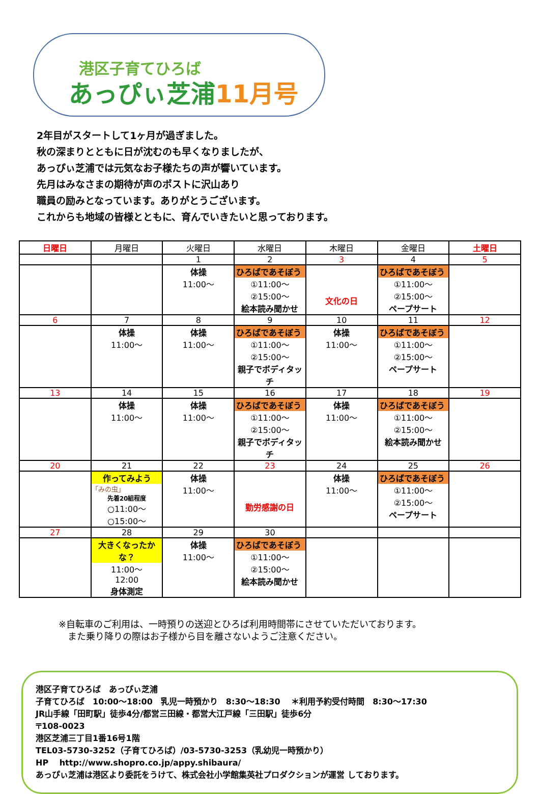港区子育てひろば
あっぴぃ芝浦11月号
2年目がスタートして1ヶ月が過ぎました。
秋の深まりとともに日が沈むのも早くなりましたが、
あっぴぃ芝浦では元気なお子様たちの声が響いています。
先月はみなさまの期待が声のポストに沢山あり
職員の励みとなっています。ありがとうございます。
これからも地域の皆様とともに、育んでいきたいと思っております。
| 日曜日 | 月曜日 | 火曜日 | 水曜日 | 木曜日 | 金曜日 | 土曜日 |
| --- | --- | --- | --- | --- | --- | --- |
| | | 1 | 2 | 3 | 4 | 5 |
| | | 体操 11:00～ | ひろばであそぼう ①11:00～ ②15:00～ 絵本読み聞かせ | 文化の日 | ひろばであそぼう ①11:00～ ②15:00～ ペープサート | |
| 6 | 7 | 8 | 9 | 10 | 11 | 12 |
| | 体操 11:00～ | 体操 11:00～ | ひろばであそぼう ①11:00～ ②15:00～ 親子でボディタッチ | 体操 11:00～ | ひろばであそぼう ①11:00～ ②15:00～ ペープサート | |
| 13 | 14 | 15 | 16 | 17 | 18 | 19 |
| | 体操 11:00～ | 体操 11:00～ | ひろばであそぼう ①11:00～ ②15:00～ 親子でボディタッチ | 体操 11:00～ | ひろばであそぼう ①11:00～ ②15:00～ 絵本読み聞かせ | |
| 20 | 21 | 22 | 23 | 24 | 25 | 26 |
| | 作ってみよう 「みの虫」 先着20組程度 ○11:00～ ○15:00～ | 体操 11:00～ | 勤労感謝の日 | 体操 11:00～ | ひろばであそぼう ①11:00～ ②15:00～ ペープサート | |
| 27 | 28 | 29 | 30 | | | |
| | 大きくなったかな？ 11:00～ 12:00 身体測定 | 体操 11:00～ | ひろばであそぼう ①11:00～ ②15:00～ 絵本読み聞かせ | | | |
※自転車のご利用は、一時預りの送迎とひろば利用時間帯にさせていただいております。
　また乗り降りの際はお子様から目を離さないようご注意ください。
港区子育てひろば　あっぴぃ芝浦
子育てひろば　10:00～18:00　乳児一時預かり　8:30～18:30　 ＊利用予約受付時間　8:30～17:30
JR山手線「田町駅」徒歩4分/都営三田線・都営大江戸線「三田駅」徒歩6分
〒108-0023
港区芝浦三丁目1番16号1階
TEL03-5730-3252（子育てひろば）/03-5730-3253（乳幼児一時預かり）
HP　 http://www.shopro.co.jp/appy.shibaura/
あっぴぃ芝浦は港区より委託をうけて、株式会社小学館集英社プロダクションが運営 しております。